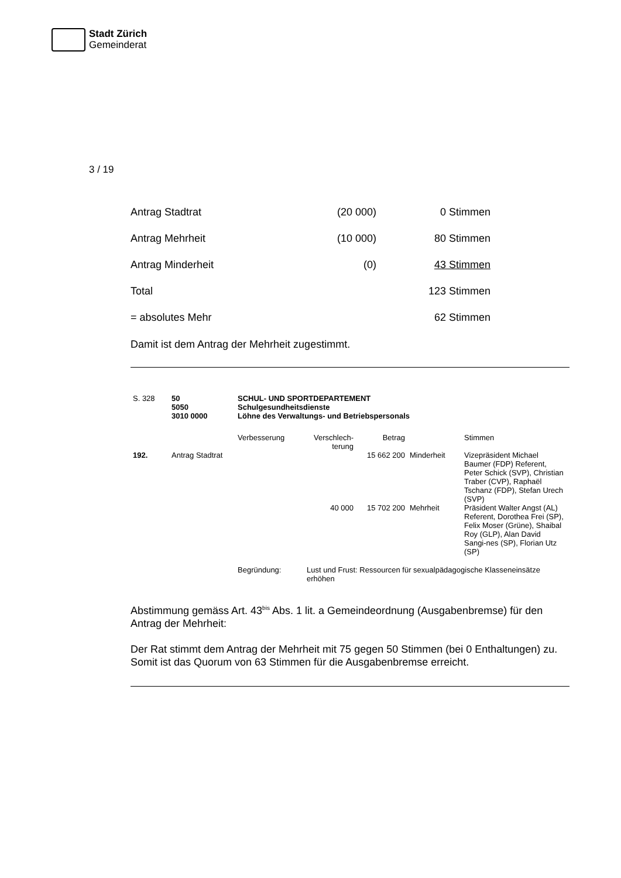Stadt Zürich
Gemeinderat
3 / 19
| Antrag Stadtrat | (20 000) | 0 Stimmen |
| Antrag Mehrheit | (10 000) | 80 Stimmen |
| Antrag Minderheit | (0) | 43 Stimmen |
| Total | | 123 Stimmen |
| = absolutes Mehr | | 62 Stimmen |
Damit ist dem Antrag der Mehrheit zugestimmt.
| S. 328 | 50 5050 3010 0000 | SCHUL- UND SPORTDEPARTEMENT Schulgesundheitsdienste Löhne des Verwaltungs- und Betriebspersonals | | | | |
| | | Verbesserung | Verschlech- terung | Betrag | | Stimmen |
| 192. | Antrag Stadtrat | | | 15 662 200 | Minderheit | Vizepräsident Michael Baumer (FDP) Referent, Peter Schick (SVP), Christian Traber (CVP), Raphaël Tschanz (FDP), Stefan Urech (SVP) |
| | | | 40 000 | 15 702 200 | Mehrheit | Präsident Walter Angst (AL) Referent, Dorothea Frei (SP), Felix Moser (Grüne), Shaibal Roy (GLP), Alan David Sangi-nes (SP), Florian Utz (SP) |
| | | Begründung: | Lust und Frust: Ressourcen für sexualpädagogische Klasseneinsätze erhöhen | | | |
Abstimmung gemäss Art. 43<sup>bis</sup> Abs. 1 lit. a Gemeindeordnung (Ausgabenbremse) für den Antrag der Mehrheit:
Der Rat stimmt dem Antrag der Mehrheit mit 75 gegen 50 Stimmen (bei 0 Enthaltungen) zu. Somit ist das Quorum von 63 Stimmen für die Ausgabenbremse erreicht.